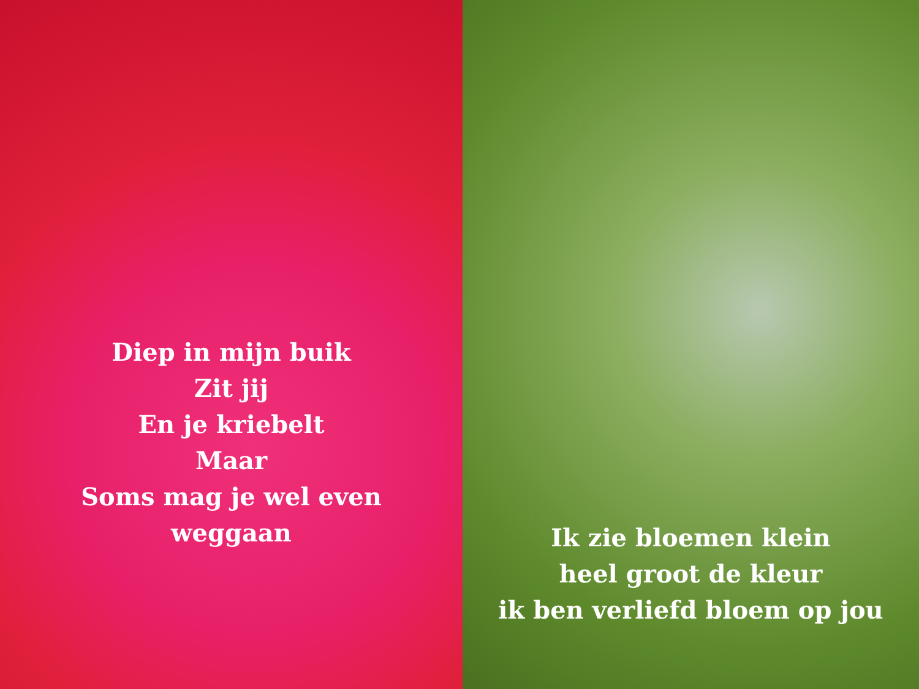Diep in mijn buik
Zit jij
En je kriebelt
Maar
Soms mag je wel even
weggaan
Ik zie bloemen klein
heel groot de kleur
ik ben verliefd bloem op jou